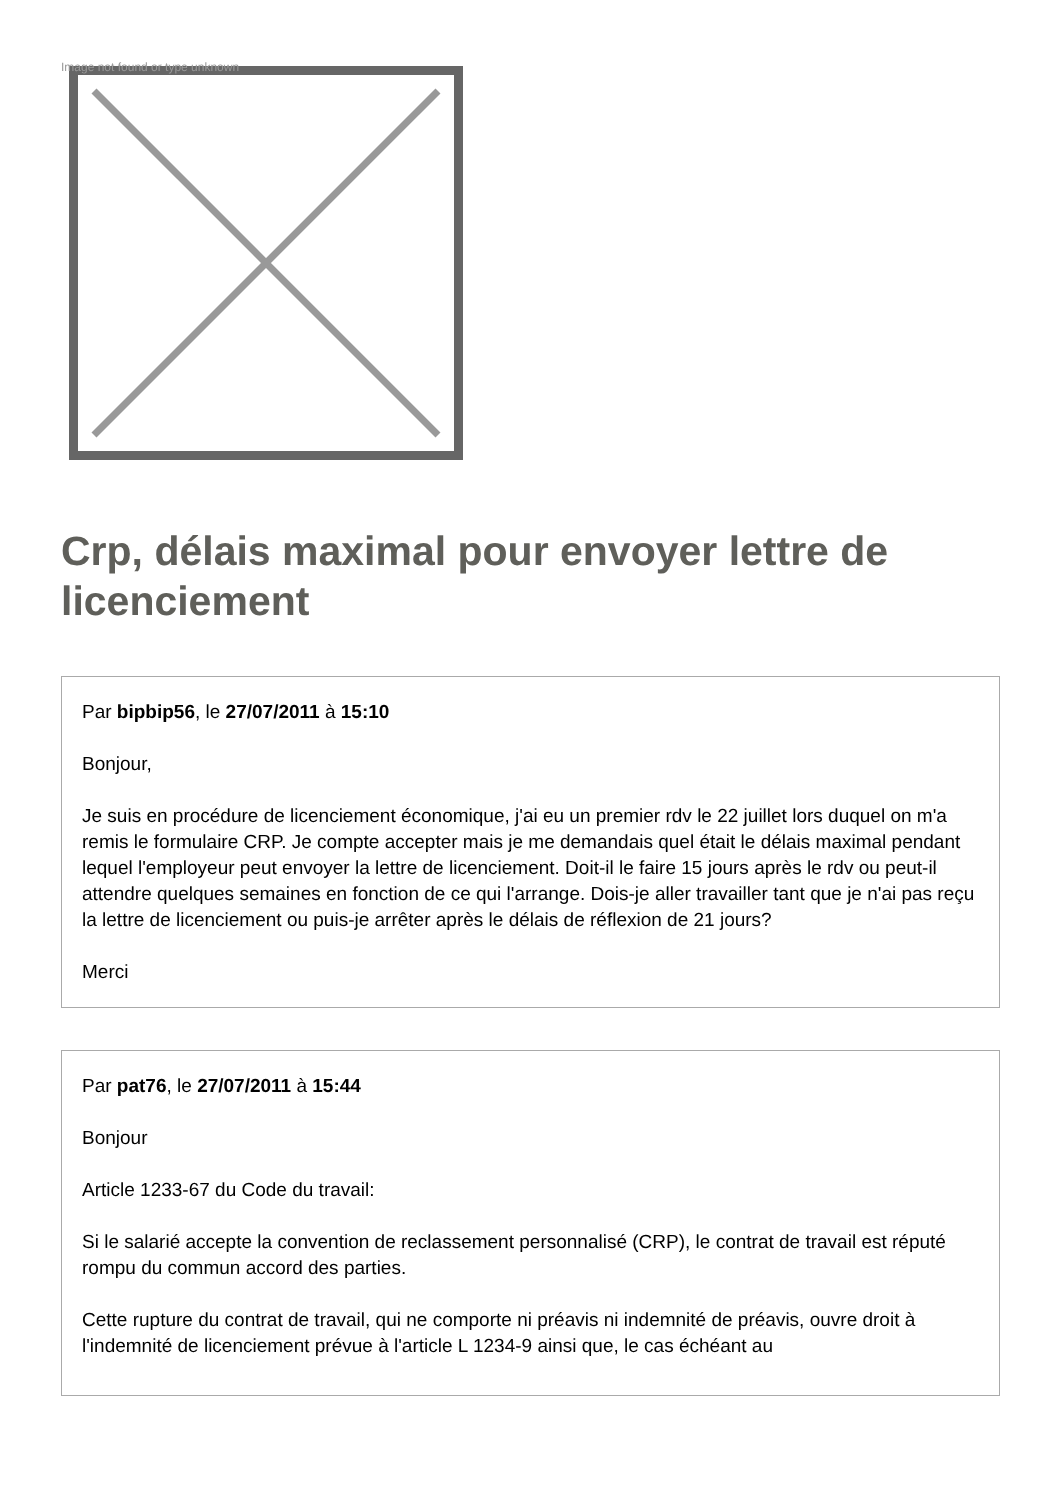Image not found or type unknown
Crp, délais maximal pour envoyer lettre de licenciement
Par bipbip56, le 27/07/2011 à 15:10
Bonjour,
Je suis en procédure de licenciement économique, j'ai eu un premier rdv le 22 juillet lors duquel on m'a remis le formulaire CRP. Je compte accepter mais je me demandais quel était le délais maximal pendant lequel l'employeur peut envoyer la lettre de licenciement. Doit-il le faire 15 jours après le rdv ou peut-il attendre quelques semaines en fonction de ce qui l'arrange. Dois-je aller travailler tant que je n'ai pas reçu la lettre de licenciement ou puis-je arrêter après le délais de réflexion de 21 jours?
Merci
Par pat76, le 27/07/2011 à 15:44
Bonjour
Article 1233-67 du Code du travail:
Si le salarié accepte la convention de reclassement personnalisé (CRP), le contrat de travail est réputé rompu du commun accord des parties.
Cette rupture du contrat de travail, qui ne comporte ni préavis ni indemnité de préavis, ouvre droit à l'indemnité de licenciement prévue à l'article L 1234-9 ainsi que, le cas échéant au